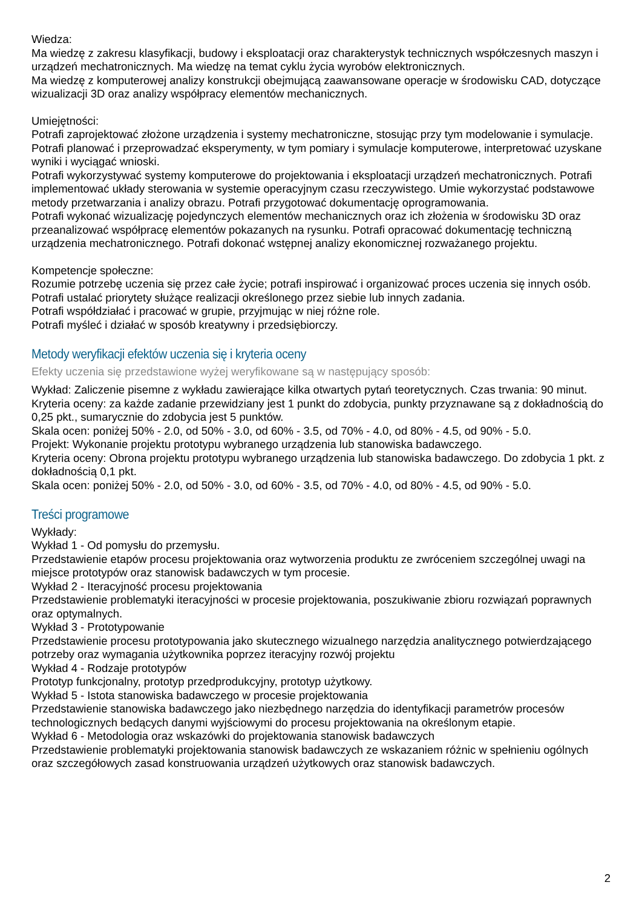Wiedza:
Ma wiedzę z zakresu klasyfikacji, budowy i eksploatacji oraz charakterystyk technicznych współczesnych maszyn i urządzeń mechatronicznych. Ma wiedzę na temat cyklu życia wyrobów elektronicznych.
Ma wiedzę z komputerowej analizy konstrukcji obejmującą zaawansowane operacje w środowisku CAD, dotyczące wizualizacji 3D oraz analizy współpracy elementów mechanicznych.
Umiejętności:
Potrafi zaprojektować złożone urządzenia i systemy mechatroniczne, stosując przy tym modelowanie i symulacje. Potrafi planować i przeprowadzać eksperymenty, w tym pomiary i symulacje komputerowe, interpretować uzyskane wyniki i wyciągać wnioski.
Potrafi wykorzystywać systemy komputerowe do projektowania i eksploatacji urządzeń mechatronicznych. Potrafi implementować układy sterowania w systemie operacyjnym czasu rzeczywistego. Umie wykorzystać podstawowe metody przetwarzania i analizy obrazu. Potrafi przygotować dokumentację oprogramowania.
Potrafi wykonać wizualizację pojedynczych elementów mechanicznych oraz ich złożenia w środowisku 3D oraz przeanalizować współpracę elementów pokazanych na rysunku. Potrafi opracować dokumentację techniczną urządzenia mechatronicznego. Potrafi dokonać wstępnej analizy ekonomicznej rozważanego projektu.
Kompetencje społeczne:
Rozumie potrzebę uczenia się przez całe życie; potrafi inspirować i organizować proces uczenia się innych osób.
Potrafi ustalać priorytety służące realizacji określonego przez siebie lub innych zadania.
Potrafi współdziałać i pracować w grupie, przyjmując w niej różne role.
Potrafi myśleć i działać w sposób kreatywny i przedsiębiorczy.
Metody weryfikacji efektów uczenia się i kryteria oceny
Efekty uczenia się przedstawione wyżej weryfikowane są w następujący sposób:
Wykład: Zaliczenie pisemne z wykładu zawierające kilka otwartych pytań teoretycznych. Czas trwania: 90 minut.
Kryteria oceny: za każde zadanie przewidziany jest 1 punkt do zdobycia, punkty przyznawane są z dokładnością do 0,25 pkt., sumarycznie do zdobycia jest 5 punktów.
Skala ocen: poniżej 50% - 2.0, od 50% - 3.0, od 60% - 3.5, od 70% - 4.0, od 80% - 4.5, od 90% - 5.0.
Projekt: Wykonanie projektu prototypu wybranego urządzenia lub stanowiska badawczego.
Kryteria oceny: Obrona projektu prototypu wybranego urządzenia lub stanowiska badawczego. Do zdobycia 1 pkt. z dokładnością 0,1 pkt.
Skala ocen: poniżej 50% - 2.0, od 50% - 3.0, od 60% - 3.5, od 70% - 4.0, od 80% - 4.5, od 90% - 5.0.
Treści programowe
Wykłady:
Wykład 1 - Od pomysłu do przemysłu.
Przedstawienie etapów procesu projektowania oraz wytworzenia produktu ze zwróceniem szczególnej uwagi na miejsce prototypów oraz stanowisk badawczych w tym procesie.
Wykład 2 - Iteracyjność procesu projektowania
Przedstawienie problematyki iteracyjności w procesie projektowania, poszukiwanie zbioru rozwiązań poprawnych oraz optymalnych.
Wykład 3 - Prototypowanie
Przedstawienie procesu prototypowania jako skutecznego wizualnego narzędzia analitycznego potwierdzającego potrzeby oraz wymagania użytkownika poprzez iteracyjny rozwój projektu
Wykład 4 - Rodzaje prototypów
Prototyp funkcjonalny, prototyp przedprodukcyjny, prototyp użytkowy.
Wykład 5 - Istota stanowiska badawczego w procesie projektowania
Przedstawienie stanowiska badawczego jako niezbędnego narzędzia do identyfikacji parametrów procesów technologicznych bedących danymi wyjściowymi do procesu projektowania na określonym etapie.
Wykład 6 - Metodologia oraz wskazówki do projektowania stanowisk badawczych
Przedstawienie problematyki projektowania stanowisk badawczych ze wskazaniem różnic w spełnieniu ogólnych oraz szczegółowych zasad konstruowania urządzeń użytkowych oraz stanowisk badawczych.
2